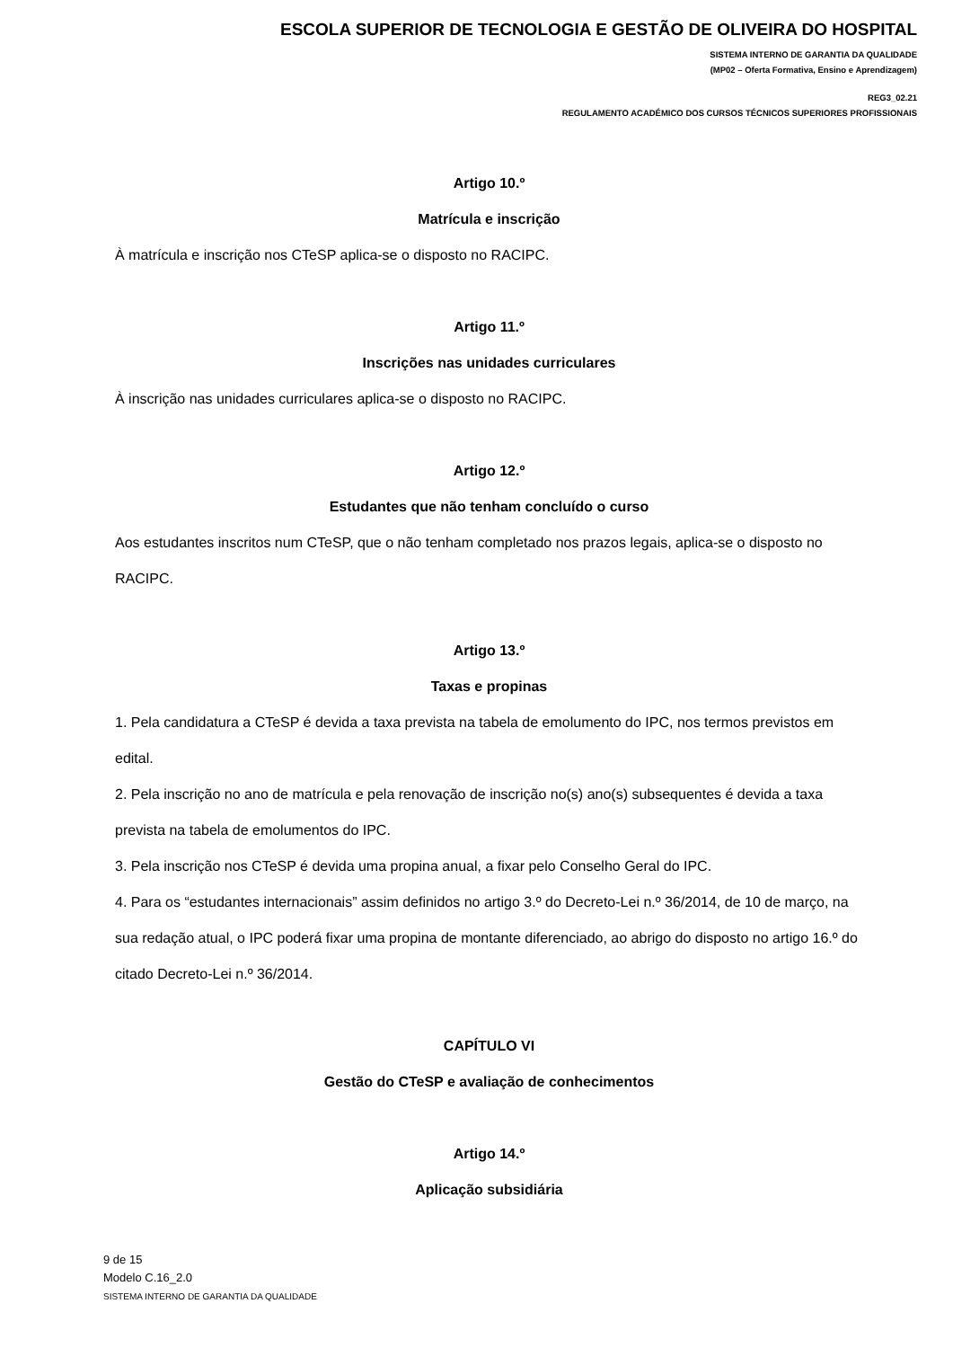ESCOLA SUPERIOR DE TECNOLOGIA E GESTÃO DE OLIVEIRA DO HOSPITAL
SISTEMA INTERNO DE GARANTIA DA QUALIDADE
(MP02 – Oferta Formativa, Ensino e Aprendizagem)
REG3_02.21
REGULAMENTO ACADÉMICO DOS CURSOS TÉCNICOS SUPERIORES PROFISSIONAIS
Artigo 10.º
Matrícula e inscrição
À matrícula e inscrição nos CTeSP aplica-se o disposto no RACIPC.
Artigo 11.º
Inscrições nas unidades curriculares
À inscrição nas unidades curriculares aplica-se o disposto no RACIPC.
Artigo 12.º
Estudantes que não tenham concluído o curso
Aos estudantes inscritos num CTeSP, que o não tenham completado nos prazos legais, aplica-se o disposto no RACIPC.
Artigo 13.º
Taxas e propinas
1. Pela candidatura a CTeSP é devida a taxa prevista na tabela de emolumento do IPC, nos termos previstos em edital.
2. Pela inscrição no ano de matrícula e pela renovação de inscrição no(s) ano(s) subsequentes é devida a taxa prevista na tabela de emolumentos do IPC.
3. Pela inscrição nos CTeSP é devida uma propina anual, a fixar pelo Conselho Geral do IPC.
4. Para os “estudantes internacionais” assim definidos no artigo 3.º do Decreto-Lei n.º 36/2014, de 10 de março, na sua redação atual, o IPC poderá fixar uma propina de montante diferenciado, ao abrigo do disposto no artigo 16.º do citado Decreto-Lei n.º 36/2014.
CAPÍTULO VI
Gestão do CTeSP e avaliação de conhecimentos
Artigo 14.º
Aplicação subsidiária
9 de 15
Modelo C.16_2.0
SISTEMA INTERNO DE GARANTIA DA QUALIDADE